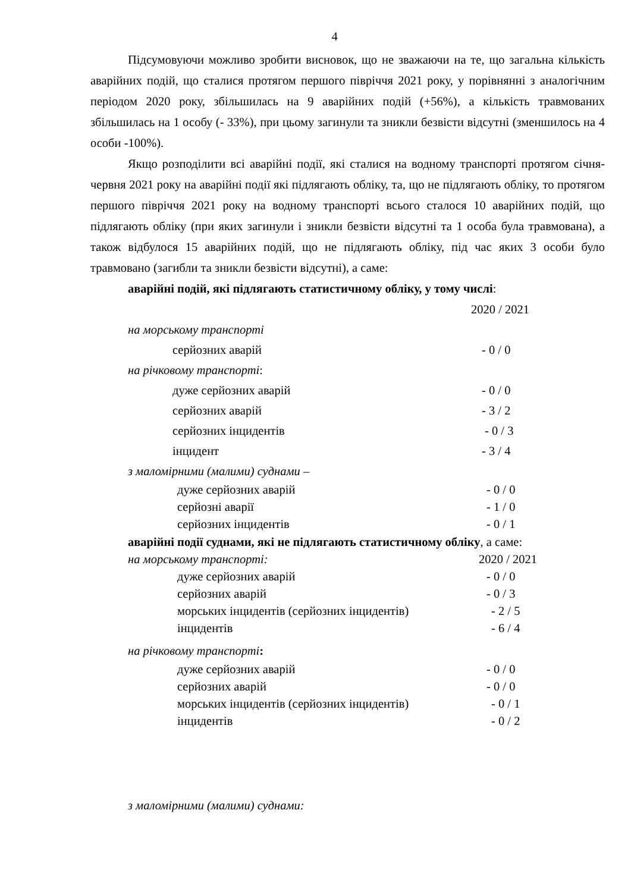4
Підсумовуючи можливо зробити висновок, що не зважаючи на те, що загальна кількість аварійних подій, що сталися протягом першого півріччя 2021 року, у порівнянні з аналогічним періодом 2020 року, збільшилась на 9 аварійних подій (+56%), а кількість травмованих збільшилась на 1 особу (- 33%), при цьому загинули та зникли безвісти відсутні (зменшилось на 4 особи -100%).
Якщо розподілити всі аварійні події, які сталися на водному транспорті протягом січня-червня 2021 року на аварійні події які підлягають обліку, та, що не підлягають обліку, то протягом першого півріччя 2021 року на водному транспорті всього сталося 10 аварійних подій, що підлягають обліку (при яких загинули і зникли безвісти відсутні та 1 особа була травмована), а також відбулося 15 аварійних подій, що не підлягають обліку, під час яких 3 особи було травмовано (загибли та зникли безвісти відсутні), а саме:
аварійні подій, які підлягають статистичному обліку, у тому числі:
2020 / 2021
на морському транспорті
серйозних аварій - 0 / 0
на річковому транспорті:
дуже серйозних аварій - 0 / 0
серйозних аварій - 3 / 2
серйозних інцидентів - 0 / 3
інцидент - 3 / 4
з маломірними (малими) суднами –
дуже серйозних аварій - 0 / 0
серйозні аварії - 1 / 0
серйозних інцидентів - 0 / 1
аварійні події суднами, які не підлягають статистичному обліку, а саме:
на морському транспорті: 2020 / 2021
дуже серйозних аварій - 0 / 0
серйозних аварій - 0 / 3
морських інцидентів (серйозних інцидентів) - 2 / 5
інцидентів - 6 / 4
на річковому транспорті:
дуже серйозних аварій - 0 / 0
серйозних аварій - 0 / 0
морських інцидентів (серйозних інцидентів) - 0 / 1
інцидентів - 0 / 2
з маломірними (малими) суднами: